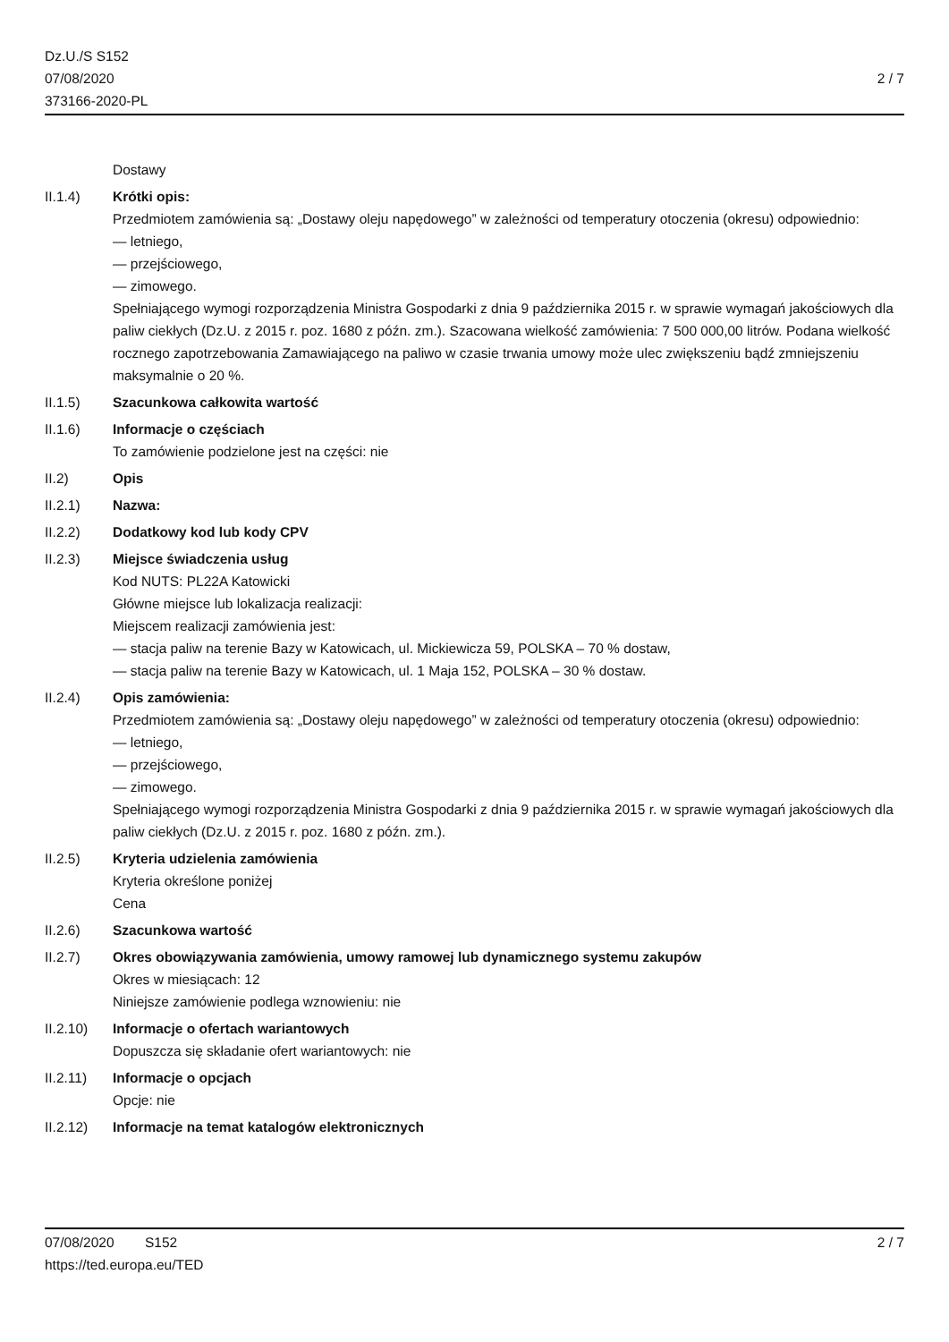Dz.U./S S152
07/08/2020
373166-2020-PL
2 / 7
Dostawy
II.1.4) Krótki opis:
Przedmiotem zamówienia są: „Dostawy oleju napędowego” w zależności od temperatury otoczenia (okresu) odpowiednio:
— letniego,
— przejściowego,
— zimowego.
Spełniającego wymogi rozporządzenia Ministra Gospodarki z dnia 9 października 2015 r. w sprawie wymagań jakościowych dla paliw ciekłych (Dz.U. z 2015 r. poz. 1680 z późn. zm.). Szacowana wielkość zamówienia: 7 500 000,00 litrów. Podana wielkość rocznego zapotrzebowania Zamawiającego na paliwo w czasie trwania umowy może ulec zwiększeniu bądź zmniejszeniu maksymalnie o 20 %.
II.1.5) Szacunkowa całkowita wartość
II.1.6) Informacje o częściach
To zamówienie podzielone jest na części: nie
II.2) Opis
II.2.1) Nazwa:
II.2.2) Dodatkowy kod lub kody CPV
II.2.3) Miejsce świadczenia usług
Kod NUTS: PL22A Katowicki
Główne miejsce lub lokalizacja realizacji:
Miejscem realizacji zamówienia jest:
— stacja paliw na terenie Bazy w Katowicach, ul. Mickiewicza 59, POLSKA – 70 % dostaw,
— stacja paliw na terenie Bazy w Katowicach, ul. 1 Maja 152, POLSKA – 30 % dostaw.
II.2.4) Opis zamówienia:
Przedmiotem zamówienia są: „Dostawy oleju napędowego” w zależności od temperatury otoczenia (okresu) odpowiednio:
— letniego,
— przejściowego,
— zimowego.
Spełniającego wymogi rozporządzenia Ministra Gospodarki z dnia 9 października 2015 r. w sprawie wymagań jakościowych dla paliw ciekłych (Dz.U. z 2015 r. poz. 1680 z późn. zm.).
II.2.5) Kryteria udzielenia zamówienia
Kryteria określone poniżej
Cena
II.2.6) Szacunkowa wartość
II.2.7) Okres obowiązywania zamówienia, umowy ramowej lub dynamicznego systemu zakupów
Okres w miesiącach: 12
Niniejsze zamówienie podlega wznowieniu: nie
II.2.10) Informacje o ofertach wariantowych
Dopuszcza się składanie ofert wariantowych: nie
II.2.11) Informacje o opcjach
Opcje: nie
II.2.12) Informacje na temat katalogów elektronicznych
07/08/2020 S152 2 / 7
https://ted.europa.eu/TED